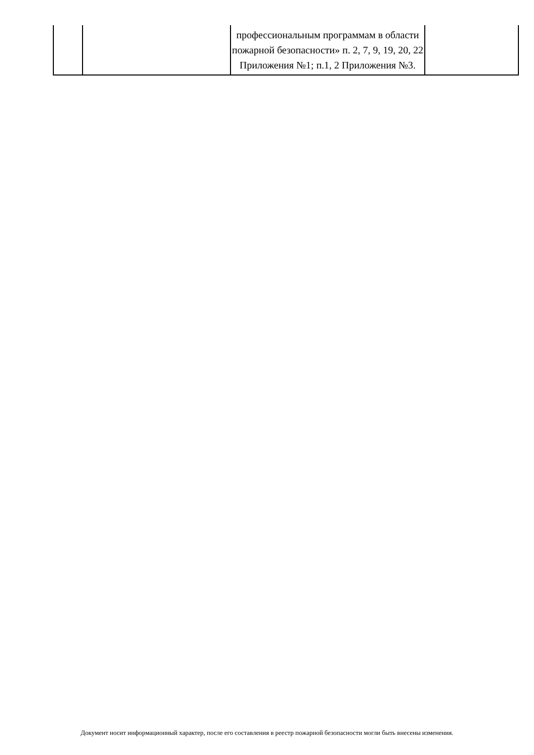| | | профессиональным программам в области пожарной безопасности» п. 2, 7, 9, 19, 20, 22 Приложения №1; п.1, 2 Приложения №3. | |
Документ носит информационный характер, после его составления в реестр пожарной безопасности могли быть внесены изменения.